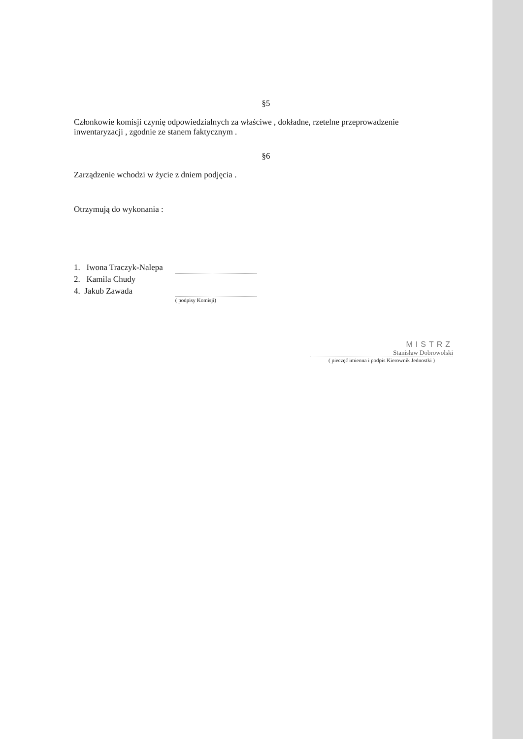§5
Członkowie komisji czynię odpowiedzialnych za właściwe , dokładne, rzetelne przeprowadzenie inwentaryzacji , zgodnie ze stanem faktycznym .
§6
Zarządzenie wchodzi w życie z dniem podjęcia .
Otrzymują do wykonania :
1. Iwona Traczyk-Nalepa
2. Kamila Chudy
4. Jakub Zawada
( podpisy Komisji)
MISTRZ
Stanisław Dobrowolski
( pieczęć imienna i podpis Kierownik Jednostki )